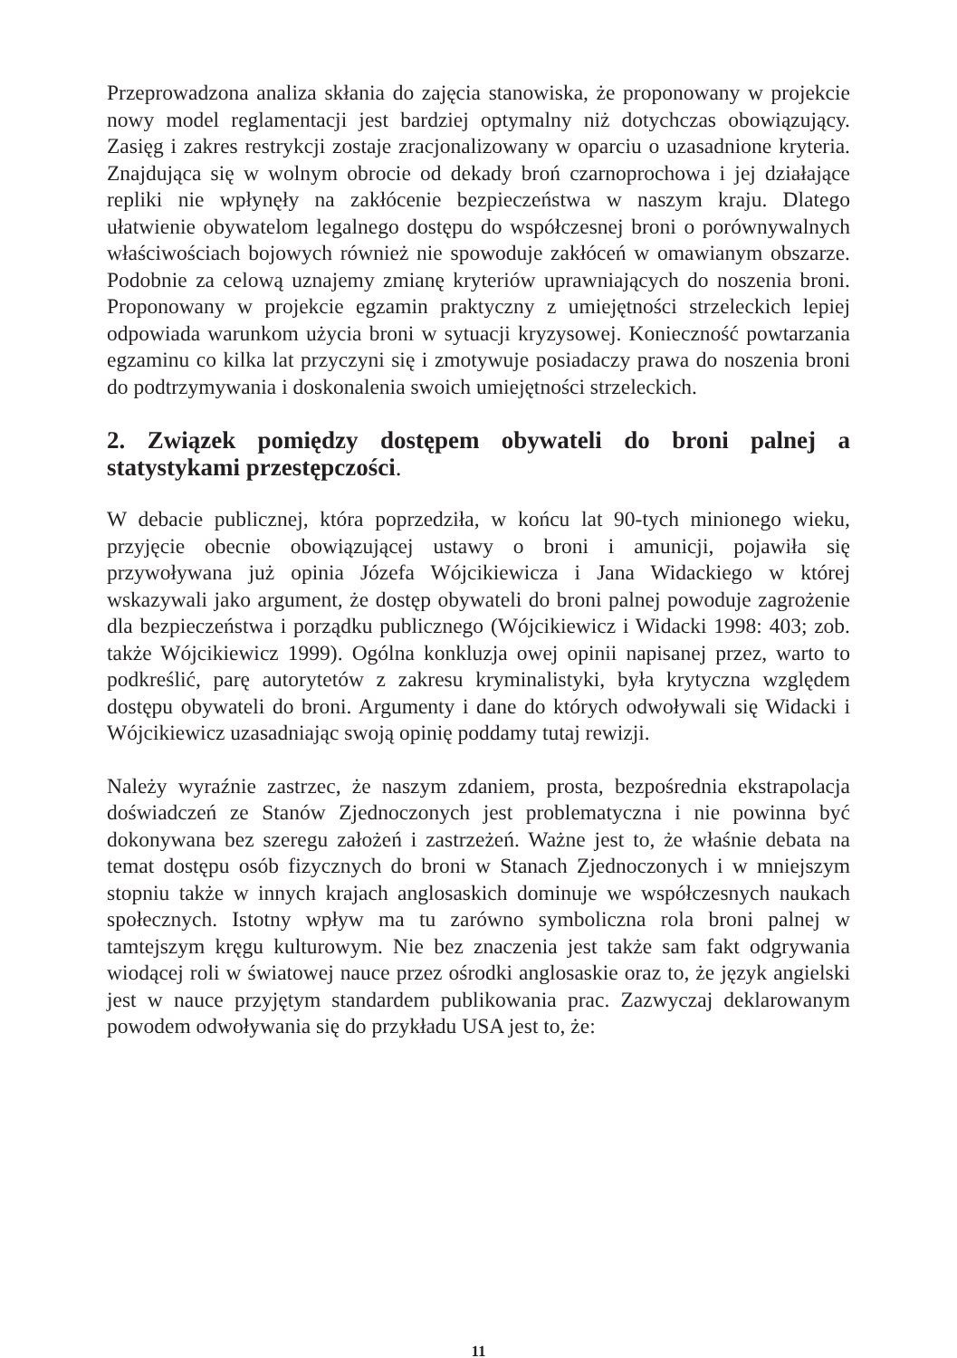Przeprowadzona analiza skłania do zajęcia stanowiska, że proponowany w projekcie nowy model reglamentacji jest bardziej optymalny niż dotychczas obowiązujący. Zasięg i zakres restrykcji zostaje zracjonalizowany w oparciu o uzasadnione kryteria. Znajdująca się w wolnym obrocie od dekady broń czarnoprochowa i jej działające repliki nie wpłynęły na zakłócenie bezpieczeństwa w naszym kraju. Dlatego ułatwienie obywatelom legalnego dostępu do współczesnej broni o porównywalnych właściwościach bojowych również nie spowoduje zakłóceń w omawianym obszarze. Podobnie za celową uznajemy zmianę kryteriów uprawniających do noszenia broni. Proponowany w projekcie egzamin praktyczny z umiejętności strzeleckich lepiej odpowiada warunkom użycia broni w sytuacji kryzysowej. Konieczność powtarzania egzaminu co kilka lat przyczyni się i zmotywuje posiadaczy prawa do noszenia broni do podtrzymywania i doskonalenia swoich umiejętności strzeleckich.
2. Związek pomiędzy dostępem obywateli do broni palnej a statystykami przestępczości.
W debacie publicznej, która poprzedziła, w końcu lat 90-tych minionego wieku, przyjęcie obecnie obowiązującej ustawy o broni i amunicji, pojawiła się przywoływana już opinia Józefa Wójcikiewicza i Jana Widackiego w której wskazywali jako argument, że dostęp obywateli do broni palnej powoduje zagrożenie dla bezpieczeństwa i porządku publicznego (Wójcikiewicz i Widacki 1998: 403; zob. także Wójcikiewicz 1999). Ogólna konkluzja owej opinii napisanej przez, warto to podkreślić, parę autorytetów z zakresu kryminalistyki, była krytyczna względem dostępu obywateli do broni. Argumenty i dane do których odwoływali się Widacki i Wójcikiewicz uzasadniając swoją opinię poddamy tutaj rewizji.
Należy wyraźnie zastrzec, że naszym zdaniem, prosta, bezpośrednia ekstrapolacja doświadczeń ze Stanów Zjednoczonych jest problematyczna i nie powinna być dokonywana bez szeregu założeń i zastrzeżeń. Ważne jest to, że właśnie debata na temat dostępu osób fizycznych do broni w Stanach Zjednoczonych i w mniejszym stopniu także w innych krajach anglosaskich dominuje we współczesnych naukach społecznych. Istotny wpływ ma tu zarówno symboliczna rola broni palnej w tamtejszym kręgu kulturowym. Nie bez znaczenia jest także sam fakt odgrywania wiodącej roli w światowej nauce przez ośrodki anglosaskie oraz to, że język angielski jest w nauce przyjętym standardem publikowania prac. Zazwyczaj deklarowanym powodem odwoływania się do przykładu USA jest to, że:
11